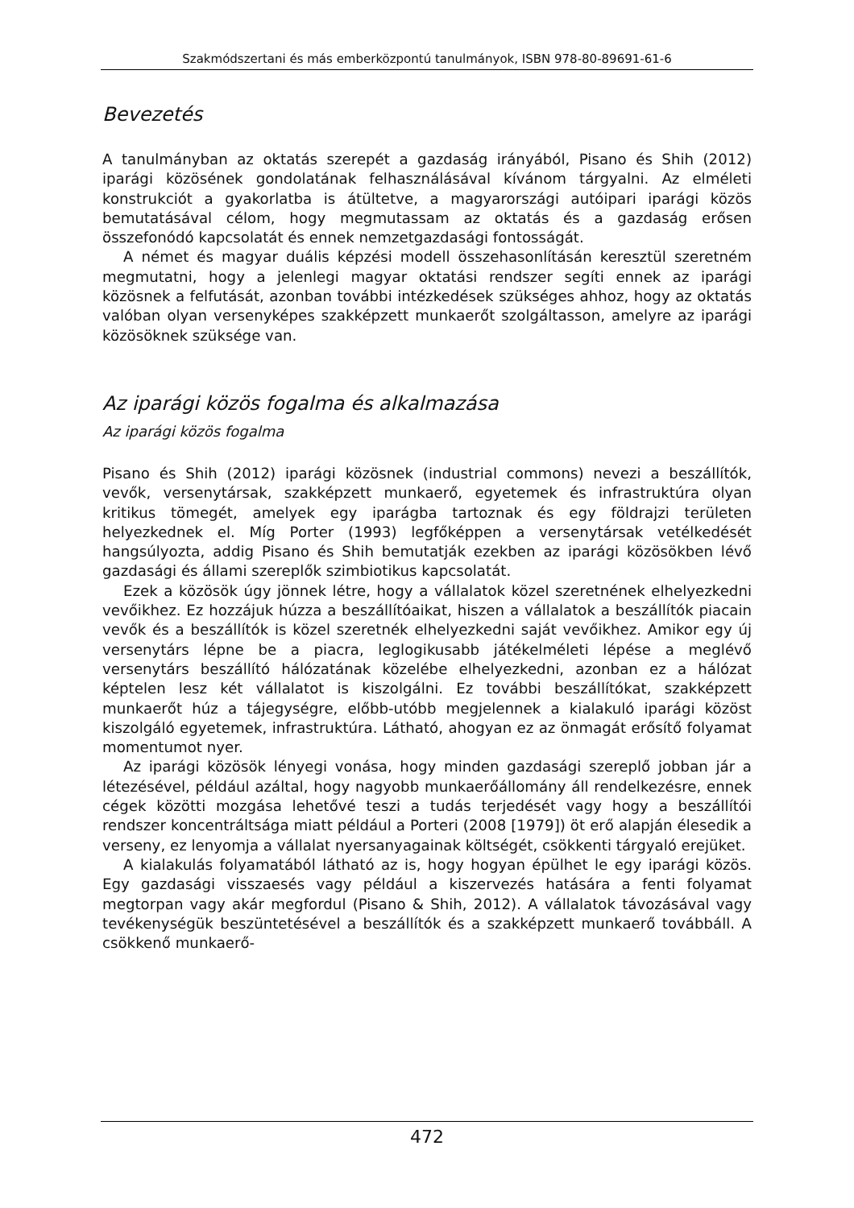Szakmódszertani és más emberközpontú tanulmányok, ISBN 978-80-89691-61-6
Bevezetés
A tanulmányban az oktatás szerepét a gazdaság irányából, Pisano és Shih (2012) iparági közösének gondolatának felhasználásával kívánom tárgyalni. Az elméleti konstrukciót a gyakorlatba is átültetve, a magyarországi autóipari iparági közös bemutatásával célom, hogy megmutassam az oktatás és a gazdaság erősen összefonódó kapcsolatát és ennek nemzetgazdasági fontosságát.
A német és magyar duális képzési modell összehasonlításán keresztül szeretném megmutatni, hogy a jelenlegi magyar oktatási rendszer segíti ennek az iparági közösnek a felfutását, azonban további intézkedések szükséges ahhoz, hogy az oktatás valóban olyan versenyképes szakképzett munkaerőt szolgáltasson, amelyre az iparági közösöknek szüksége van.
Az iparági közös fogalma és alkalmazása
Az iparági közös fogalma
Pisano és Shih (2012) iparági közösnek (industrial commons) nevezi a beszállítók, vevők, versenytársak, szakképzett munkaerő, egyetemek és infrastruktúra olyan kritikus tömegét, amelyek egy iparágba tartoznak és egy földrajzi területen helyezkednek el. Míg Porter (1993) legfőképpen a versenytársak vetélkedését hangsúlyozta, addig Pisano és Shih bemutatják ezekben az iparági közösökben lévő gazdasági és állami szereplők szimbiotikus kapcsolatát.
Ezek a közösök úgy jönnek létre, hogy a vállalatok közel szeretnének elhelyezkedni vevőikhez. Ez hozzájuk húzza a beszállítóaikat, hiszen a vállalatok a beszállítók piacain vevők és a beszállítók is közel szeretnék elhelyezkedni saját vevőikhez. Amikor egy új versenytárs lépne be a piacra, leglogikusabb játékelméleti lépése a meglévő versenytárs beszállító hálózatának közelébe elhelyezkedni, azonban ez a hálózat képtelen lesz két vállalatot is kiszolgálni. Ez további beszállítókat, szakképzett munkaerőt húz a tájegységre, előbb-utóbb megjelennek a kialakuló iparági közöst kiszolgáló egyetemek, infrastruktúra. Látható, ahogyan ez az önmagát erősítő folyamat momentumot nyer.
Az iparági közösök lényegi vonása, hogy minden gazdasági szereplő jobban jár a létezésével, például azáltal, hogy nagyobb munkaerőállomány áll rendelkezésre, ennek cégek közötti mozgása lehetővé teszi a tudás terjedését vagy hogy a beszállítói rendszer koncentráltsága miatt például a Porteri (2008 [1979]) öt erő alapján élesedik a verseny, ez lenyomja a vállalat nyersanyagainak költségét, csökkenti tárgyaló erejüket.
A kialakulás folyamatából látható az is, hogy hogyan épülhet le egy iparági közös. Egy gazdasági visszaesés vagy például a kiszervezés hatására a fenti folyamat megtorpan vagy akár megfordul (Pisano & Shih, 2012). A vállalatok távozásával vagy tevékenységük beszüntetésével a beszállítók és a szakképzett munkaerő továbbáll. A csökkenő munkaerő-
472